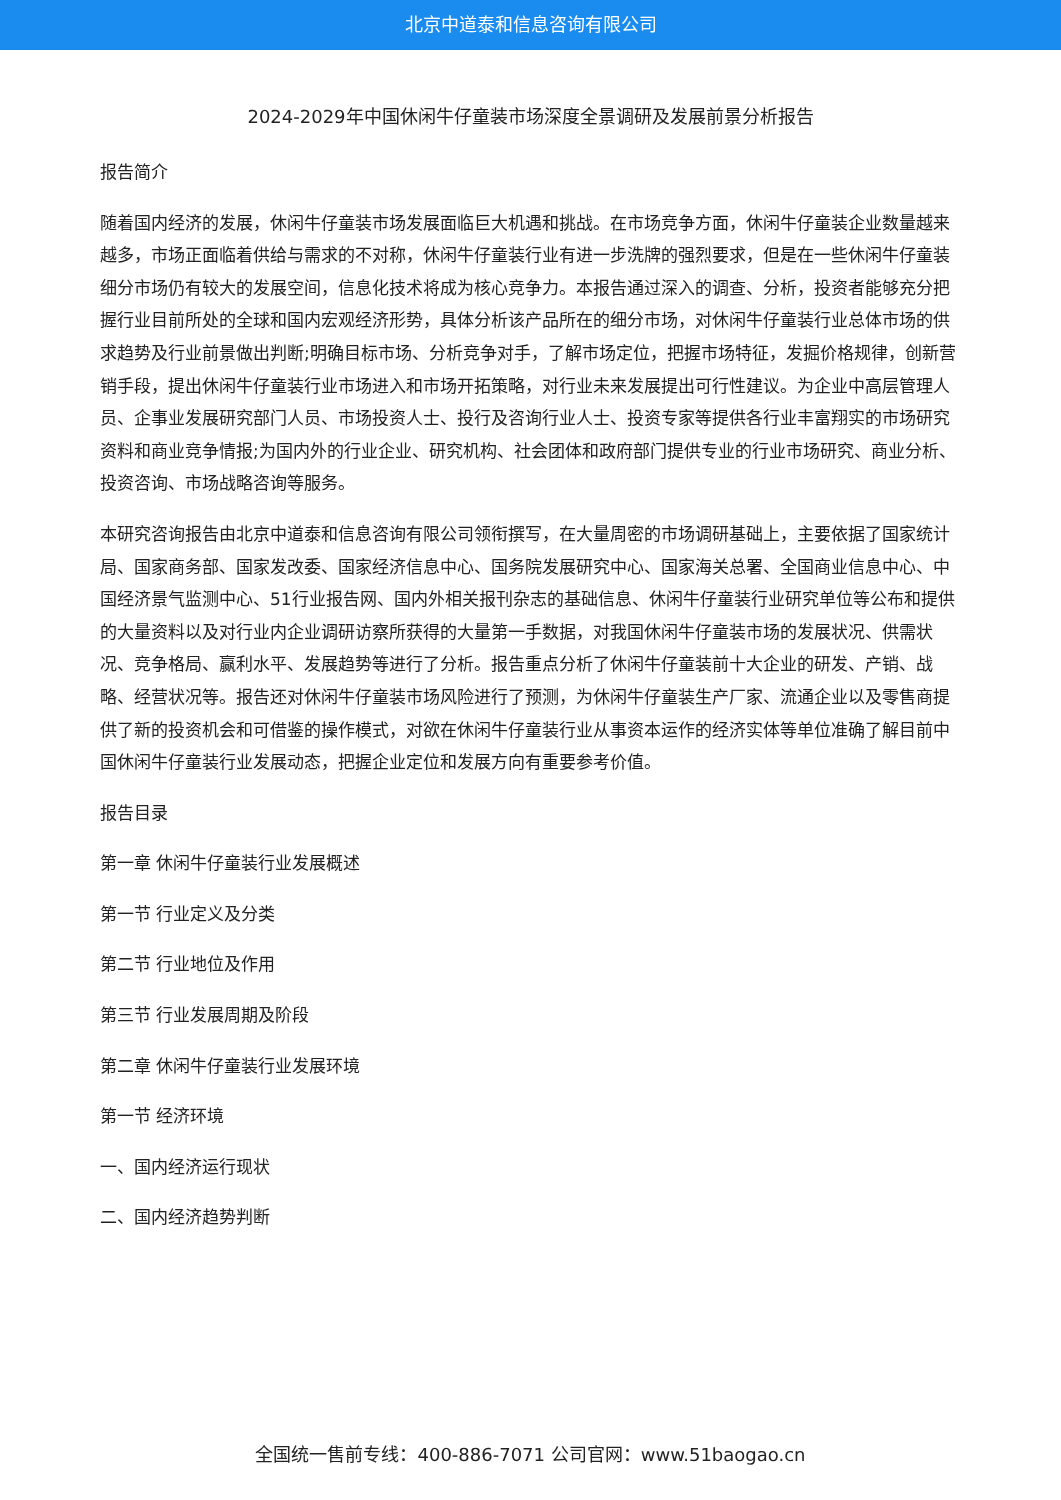北京中道泰和信息咨询有限公司
2024-2029年中国休闲牛仔童装市场深度全景调研及发展前景分析报告
报告简介
随着国内经济的发展，休闲牛仔童装市场发展面临巨大机遇和挑战。在市场竞争方面，休闲牛仔童装企业数量越来越多，市场正面临着供给与需求的不对称，休闲牛仔童装行业有进一步洗牌的强烈要求，但是在一些休闲牛仔童装细分市场仍有较大的发展空间，信息化技术将成为核心竞争力。本报告通过深入的调查、分析，投资者能够充分把握行业目前所处的全球和国内宏观经济形势，具体分析该产品所在的细分市场，对休闲牛仔童装行业总体市场的供求趋势及行业前景做出判断;明确目标市场、分析竞争对手，了解市场定位，把握市场特征，发掘价格规律，创新营销手段，提出休闲牛仔童装行业市场进入和市场开拓策略，对行业未来发展提出可行性建议。为企业中高层管理人员、企事业发展研究部门人员、市场投资人士、投行及咨询行业人士、投资专家等提供各行业丰富翔实的市场研究资料和商业竞争情报;为国内外的行业企业、研究机构、社会团体和政府部门提供专业的行业市场研究、商业分析、投资咨询、市场战略咨询等服务。
本研究咨询报告由北京中道泰和信息咨询有限公司领衔撰写，在大量周密的市场调研基础上，主要依据了国家统计局、国家商务部、国家发改委、国家经济信息中心、国务院发展研究中心、国家海关总署、全国商业信息中心、中国经济景气监测中心、51行业报告网、国内外相关报刊杂志的基础信息、休闲牛仔童装行业研究单位等公布和提供的大量资料以及对行业内企业调研访察所获得的大量第一手数据，对我国休闲牛仔童装市场的发展状况、供需状况、竞争格局、赢利水平、发展趋势等进行了分析。报告重点分析了休闲牛仔童装前十大企业的研发、产销、战略、经营状况等。报告还对休闲牛仔童装市场风险进行了预测，为休闲牛仔童装生产厂家、流通企业以及零售商提供了新的投资机会和可借鉴的操作模式，对欲在休闲牛仔童装行业从事资本运作的经济实体等单位准确了解目前中国休闲牛仔童装行业发展动态，把握企业定位和发展方向有重要参考价值。
报告目录
第一章 休闲牛仔童装行业发展概述
第一节 行业定义及分类
第二节 行业地位及作用
第三节 行业发展周期及阶段
第二章 休闲牛仔童装行业发展环境
第一节 经济环境
一、国内经济运行现状
二、国内经济趋势判断
全国统一售前专线：400-886-7071 公司官网：www.51baogao.cn